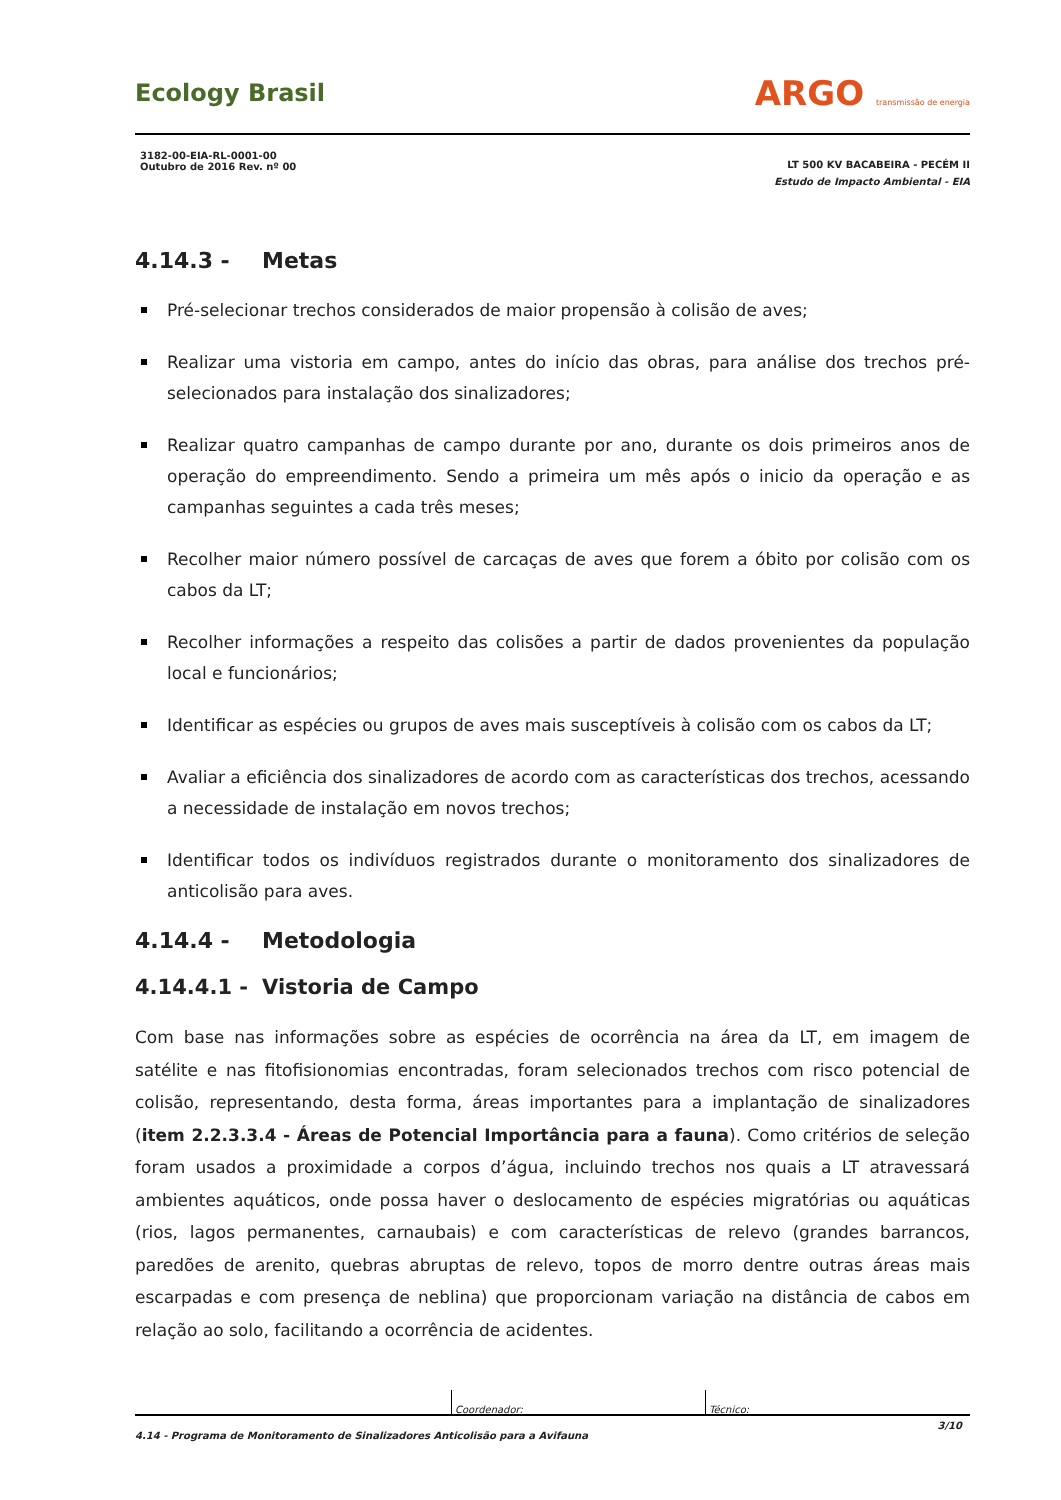Ecology Brasil
ARGO transmissão de energia
3182-00-EIA-RL-0001-00
Outubro de 2016 Rev. nº 00
LT 500 KV BACABEIRA - PECÉM II
Estudo de Impacto Ambiental - EIA
4.14.3 - Metas
Pré-selecionar trechos considerados de maior propensão à colisão de aves;
Realizar uma vistoria em campo, antes do início das obras, para análise dos trechos pré-selecionados para instalação dos sinalizadores;
Realizar quatro campanhas de campo durante por ano, durante os dois primeiros anos de operação do empreendimento. Sendo a primeira um mês após o inicio da operação e as campanhas seguintes a cada três meses;
Recolher maior número possível de carcaças de aves que forem a óbito por colisão com os cabos da LT;
Recolher informações a respeito das colisões a partir de dados provenientes da população local e funcionários;
Identificar as espécies ou grupos de aves mais susceptíveis à colisão com os cabos da LT;
Avaliar a eficiência dos sinalizadores de acordo com as características dos trechos, acessando a necessidade de instalação em novos trechos;
Identificar todos os indivíduos registrados durante o monitoramento dos sinalizadores de anticolisão para aves.
4.14.4 - Metodologia
4.14.4.1 - Vistoria de Campo
Com base nas informações sobre as espécies de ocorrência na área da LT, em imagem de satélite e nas fitofisionomias encontradas, foram selecionados trechos com risco potencial de colisão, representando, desta forma, áreas importantes para a implantação de sinalizadores (item 2.2.3.3.4 - Áreas de Potencial Importância para a fauna). Como critérios de seleção foram usados a proximidade a corpos d’água, incluindo trechos nos quais a LT atravessará ambientes aquáticos, onde possa haver o deslocamento de espécies migratórias ou aquáticas (rios, lagos permanentes, carnaubais) e com características de relevo (grandes barrancos, paredões de arenito, quebras abruptas de relevo, topos de morro dentre outras áreas mais escarpadas e com presença de neblina) que proporcionam variação na distância de cabos em relação ao solo, facilitando a ocorrência de acidentes.
Coordenador: Técnico:
4.14 - Programa de Monitoramento de Sinalizadores Anticolisão para a Avifauna 3/10